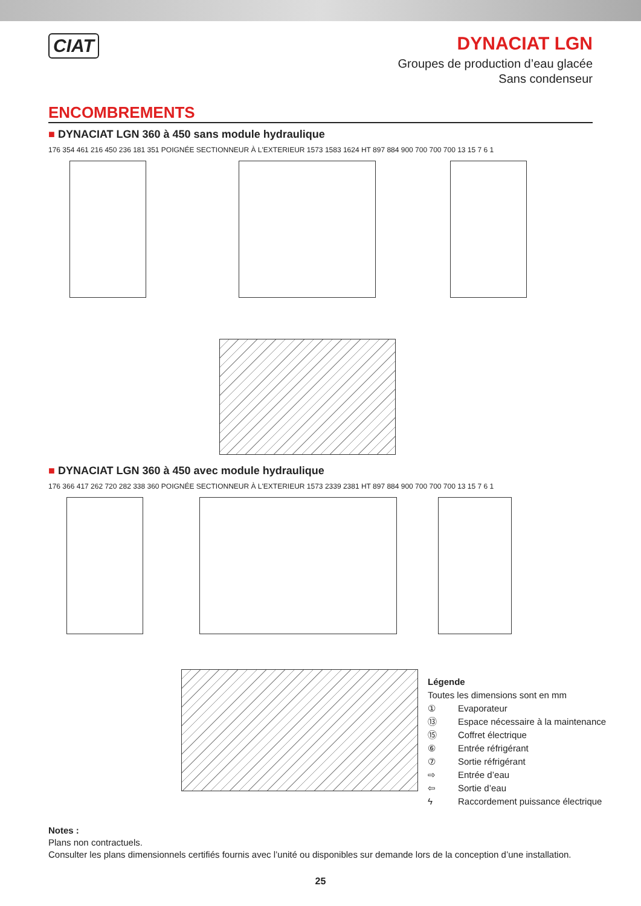CIAT
DYNACIAT LGN
Groupes de production d’eau glacée
Sans condenseur
ENCOMBREMENTS
■ DYNACIAT LGN 360 à 450 sans module hydraulique
176 354 461 216 450 236 181 351 POIGNÉE SECTIONNEUR À L'EXTERIEUR 1573 1583 1624 HT 897 884 900 700 700 700 13 15 7 6 1
■ DYNACIAT LGN 360 à 450 avec module hydraulique
176 366 417 262 720 282 338 360 POIGNÉE SECTIONNEUR À L'EXTERIEUR 1573 2339 2381 HT 897 884 900 700 700 700 13 15 7 6 1
Légende
Toutes les dimensions sont en mm
① Evaporateur
⑬ Espace nécessaire à la maintenance
⑮ Coffret électrique
⑥ Entrée réfrigérant
⑦ Sortie réfrigérant
⇨ Entrée d’eau
⇦ Sortie d’eau
ϟ Raccordement puissance électrique
Notes :
Plans non contractuels.
Consulter les plans dimensionnels certifiés fournis avec l’unité ou disponibles sur demande lors de la conception d’une installation.
25